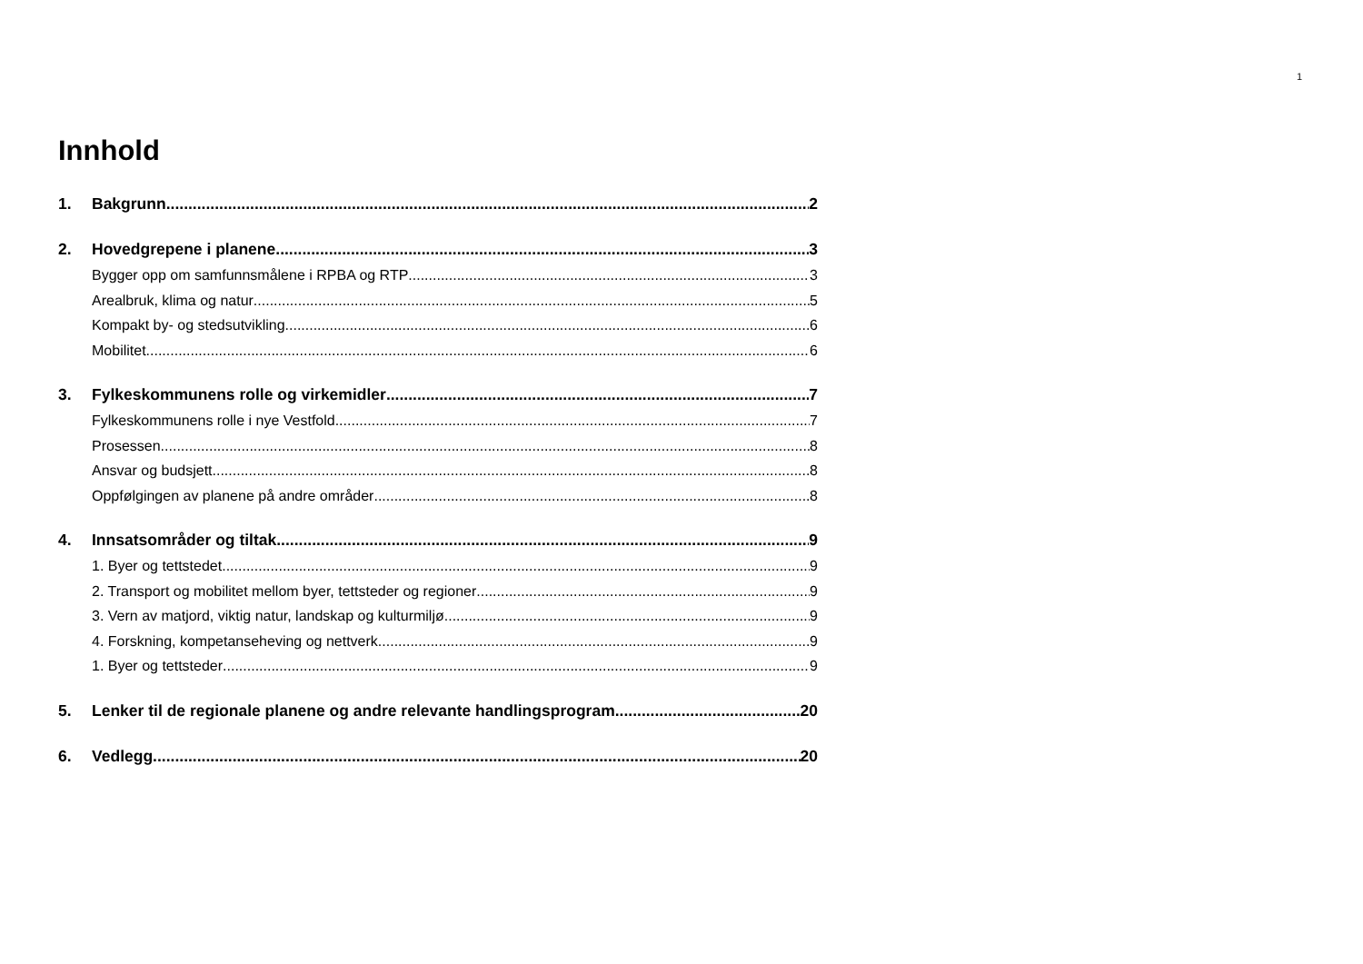1
Innhold
1. Bakgrunn 2
2. Hovedgrepene i planene 3
Bygger opp om samfunnsmålene i RPBA og RTP 3
Arealbruk, klima og natur 5
Kompakt by- og stedsutvikling 6
Mobilitet 6
3. Fylkeskommunens rolle og virkemidler 7
Fylkeskommunens rolle i nye Vestfold 7
Prosessen 8
Ansvar og budsjett 8
Oppfølgingen av planene på andre områder 8
4. Innsatsområder og tiltak 9
1. Byer og tettstedet 9
2. Transport og mobilitet mellom byer, tettsteder og regioner 9
3. Vern av matjord, viktig natur, landskap og kulturmiljø 9
4. Forskning, kompetanseheving og nettverk 9
1. Byer og tettsteder 9
5. Lenker til de regionale planene og andre relevante handlingsprogram 20
6. Vedlegg 20